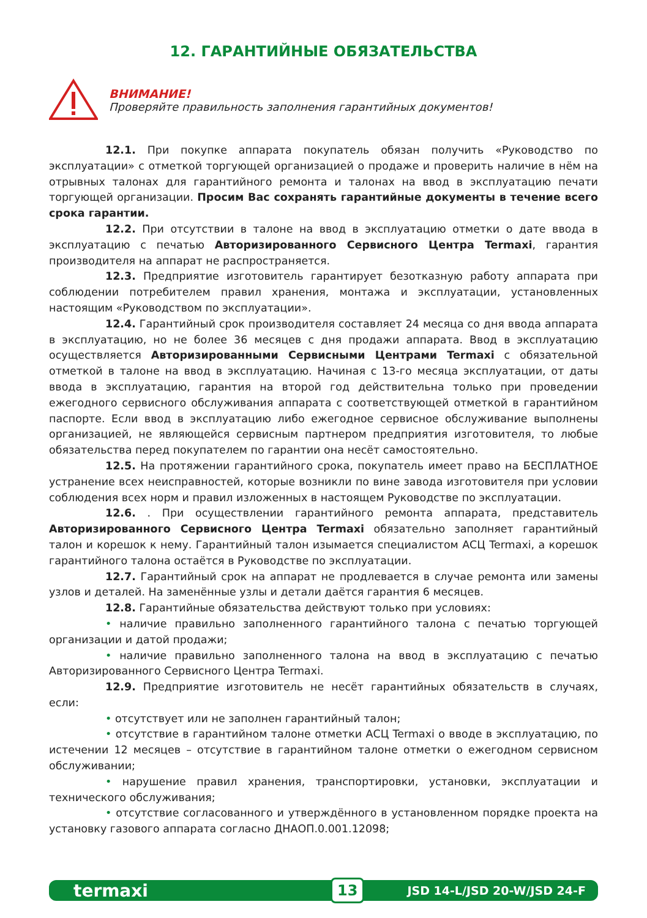12. ГАРАНТИЙНЫЕ ОБЯЗАТЕЛЬСТВА
ВНИМАНИЕ!
Проверяйте правильность заполнения гарантийных документов!
12.1. При покупке аппарата покупатель обязан получить «Руководство по эксплуатации» с отметкой торгующей организацией о продаже и проверить наличие в нём на отрывных талонах для гарантийного ремонта и талонах на ввод в эксплуатацию печати торгующей организации. Просим Вас сохранять гарантийные документы в течение всего срока гарантии.
12.2. При отсутствии в талоне на ввод в эксплуатацию отметки о дате ввода в эксплуатацию с печатью Авторизированного Сервисного Центра Termaxi, гарантия производителя на аппарат не распространяется.
12.3. Предприятие изготовитель гарантирует безотказную работу аппарата при соблюдении потребителем правил хранения, монтажа и эксплуатации, установленных настоящим «Руководством по эксплуатации».
12.4. Гарантийный срок производителя составляет 24 месяца со дня ввода аппарата в эксплуатацию, но не более 36 месяцев с дня продажи аппарата. Ввод в эксплуатацию осуществляется Авторизированными Сервисными Центрами Termaxi с обязательной отметкой в талоне на ввод в эксплуатацию. Начиная с 13-го месяца эксплуатации, от даты ввода в эксплуатацию, гарантия на второй год действительна только при проведении ежегодного сервисного обслуживания аппарата с соответствующей отметкой в гарантийном паспорте. Если ввод в эксплуатацию либо ежегодное сервисное обслуживание выполнены организацией, не являющейся сервисным партнером предприятия изготовителя, то любые обязательства перед покупателем по гарантии она несёт самостоятельно.
12.5. На протяжении гарантийного срока, покупатель имеет право на БЕСПЛАТНОЕ устранение всех неисправностей, которые возникли по вине завода изготовителя при условии соблюдения всех норм и правил изложенных в настоящем Руководстве по эксплуатации.
12.6. . При осуществлении гарантийного ремонта аппарата, представитель Авторизированного Сервисного Центра Termaxi обязательно заполняет гарантийный талон и корешок к нему. Гарантийный талон изымается специалистом АСЦ Termaxi, а корешок гарантийного талона остаётся в Руководстве по эксплуатации.
12.7. Гарантийный срок на аппарат не продлевается в случае ремонта или замены узлов и деталей. На заменённые узлы и детали даётся гарантия 6 месяцев.
12.8. Гарантийные обязательства действуют только при условиях:
• наличие правильно заполненного гарантийного талона с печатью торгующей организации и датой продажи;
• наличие правильно заполненного талона на ввод в эксплуатацию с печатью Авторизированного Сервисного Центра Termaxi.
12.9. Предприятие изготовитель не несёт гарантийных обязательств в случаях, если:
• отсутствует или не заполнен гарантийный талон;
• отсутствие в гарантийном талоне отметки АСЦ Termaxi о вводе в эксплуатацию, по истечении 12 месяцев – отсутствие в гарантийном талоне отметки о ежегодном сервисном обслуживании;
• нарушение правил хранения, транспортировки, установки, эксплуатации и технического обслуживания;
• отсутствие согласованного и утверждённого в установленном порядке проекта на установку газового аппарата согласно ДНАОП.0.001.12098;
termaxi 13 JSD 14-L/JSD 20-W/JSD 24-F